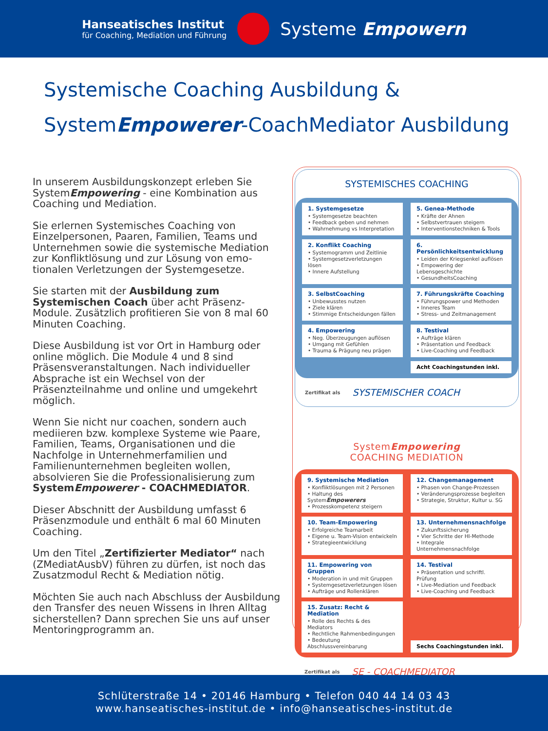Hanseatisches Institut
für Coaching, Mediation und Führung
Systeme Empowern
Systemische Coaching Ausbildung &
SystemEmpowerer-CoachMediator Ausbildung
In unserem Ausbildungskonzept erleben Sie SystemEmpowering - eine Kombination aus Coaching und Mediation.
Sie erlernen Systemisches Coaching von Einzelpersonen, Paaren, Familien, Teams und Unternehmen sowie die systemische Mediation zur Konfliktlösung und zur Lösung von emo-tionalen Verletzungen der Systemgesetze.
Sie starten mit der Ausbildung zum Systemischen Coach über acht Präsenz-Module. Zusätzlich profitieren Sie von 8 mal 60 Minuten Coaching.
Diese Ausbildung ist vor Ort in Hamburg oder online möglich. Die Module 4 und 8 sind Präsensveranstaltungen. Nach individueller Absprache ist ein Wechsel von der Präsenzteilnahme und online und umgekehrt möglich.
Wenn Sie nicht nur coachen, sondern auch mediieren bzw. komplexe Systeme wie Paare, Familien, Teams, Organisationen und die Nachfolge in Unternehmerfamilien und Familienunternehmen begleiten wollen, absolvieren Sie die Professionalisierung zum SystemEmpowerer - COACHMEDIATOR.
Dieser Abschnitt der Ausbildung umfasst 6 Präsenzmodule und enthält 6 mal 60 Minuten Coaching.
Um den Titel „Zertifizierter Mediator“ nach (ZMediatAusbV) führen zu dürfen, ist noch das Zusatzmodul Recht & Mediation nötig.
Möchten Sie auch nach Abschluss der Ausbildung den Transfer des neuen Wissens in Ihren Alltag sicherstellen? Dann sprechen Sie uns auf unser Mentoringprogramm an.
SYSTEMISCHES COACHING
1. Systemgesetze
• Systemgesetze beachten
• Feedback geben und nehmen
• Wahrnehmung vs Interpretation
5. Genea-Methode
• Kräfte der Ahnen
• Selbstvertrauen steigern
• Interventionstechniken & Tools
2. Konflikt Coaching
• Systemogramm und Zeitlinie
• Systemgesetzverletzungen lösen
• Innere Aufstellung
6. Persönlichkeitsentwicklung
• Leiden der Kriegsenkel auflösen
• Empowering der Lebensgeschichte
• GesundheitsCoaching
3. SelbstCoaching
• Unbewusstes nutzen
• Ziele klären
• Stimmige Entscheidungen fällen
7. Führungskräfte Coaching
• Führungspower und Methoden
• Inneres Team
• Stress- und Zeitmanagement
4. Empowering
• Neg. Überzeugungen auflösen
• Umgang mit Gefühlen
• Trauma & Prägung neu prägen
8. Testival
• Aufträge klären
• Präsentation und Feedback
• Live-Coaching und Feedback
Acht Coachingstunden inkl.
Zertifikat als SYSTEMISCHER COACH
SystemEmpowering
COACHING MEDIATION
9. Systemische Mediation
• Konfliktlösungen mit 2 Personen
• Haltung des SystemEmpowerers
• Prozesskompetenz steigern
12. Changemanagement
• Phasen von Change-Prozessen
• Veränderungsprozesse begleiten
• Strategie, Struktur, Kultur u. SG
10. Team-Empowering
• Erfolgreiche Teamarbeit
• Eigene u. Team-Vision entwickeln
• Strategieentwicklung
13. Unternehmensnachfolge
• Zukunftssicherung
• Vier Schritte der HI-Methode
• Integrale Unternehmensnachfolge
11. Empowering von Gruppen
• Moderation in und mit Gruppen
• Systemgesetzverletzungen lösen
• Aufträge und Rollenklären
14. Testival
• Präsentation und schriftl. Prüfung
• Live-Mediation und Feedback
• Live-Coaching und Feedback
15. Zusatz: Recht & Mediation
• Rolle des Rechts & des Mediators
• Rechtliche Rahmenbedingungen
• Bedeutung Abschlussvereinbarung
Sechs Coachingstunden inkl.
Zertifikat als SE - COACHMEDIATOR
Schlüterstraße 14 • 20146 Hamburg • Telefon 040 44 14 03 43
www.hanseatisches-institut.de • info@hanseatisches-institut.de